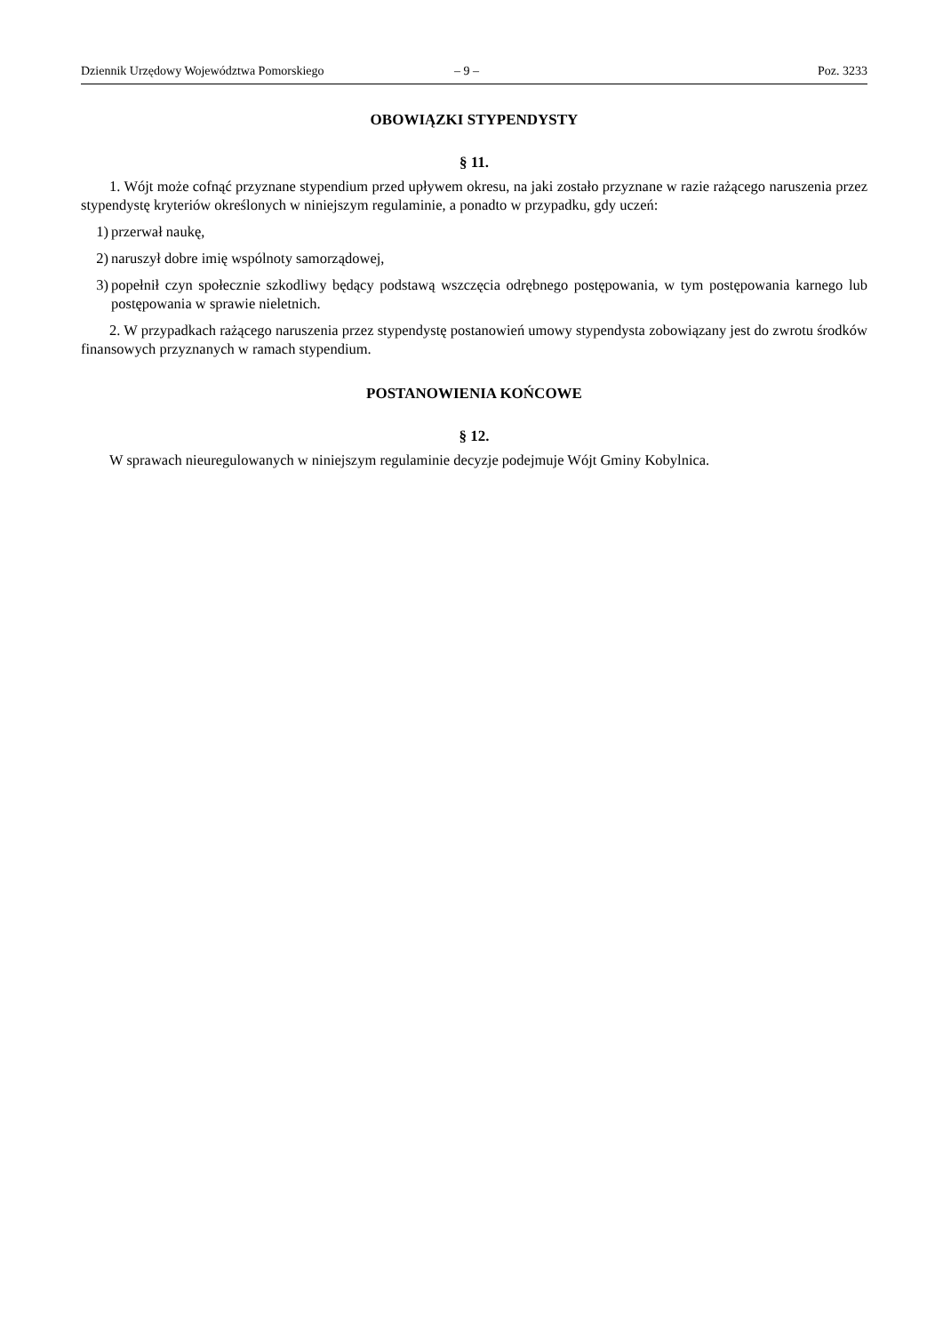Dziennik Urzędowy Województwa Pomorskiego – 9 – Poz. 3233
OBOWIĄZKI STYPENDYSTY
§ 11.
1. Wójt może cofnąć przyznane stypendium przed upływem okresu, na jaki zostało przyznane w razie rażącego naruszenia przez stypendystę kryteriów określonych w niniejszym regulaminie, a ponadto w przypadku, gdy uczeń:
1) przerwał naukę,
2) naruszył dobre imię wspólnoty samorządowej,
3) popełnił czyn społecznie szkodliwy będący podstawą wszczęcia odrębnego postępowania, w tym postępowania karnego lub postępowania w sprawie nieletnich.
2. W przypadkach rażącego naruszenia przez stypendystę postanowień umowy stypendysta zobowiązany jest do zwrotu środków finansowych przyznanych w ramach stypendium.
POSTANOWIENIA KOŃCOWE
§ 12.
W sprawach nieuregulowanych w niniejszym regulaminie decyzje podejmuje Wójt Gminy Kobylnica.